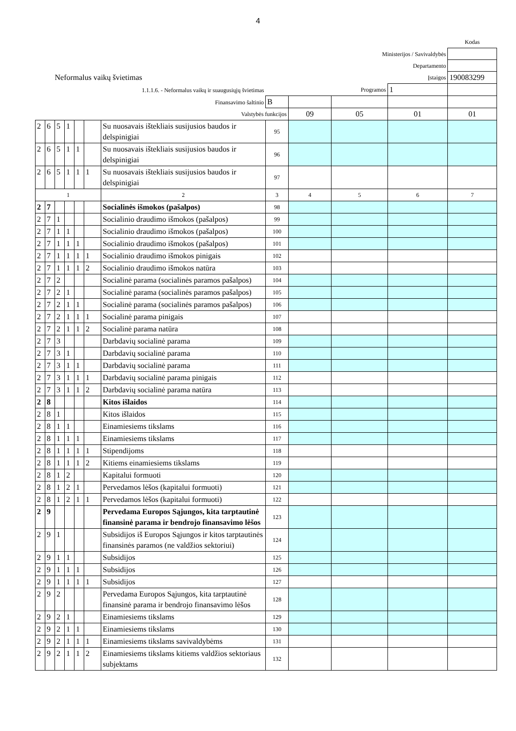4
| | | | | | | | | | | | Kodas |
| Ministerijos / Savivaldybės | | | | | | | | | | | |
| Departamento | | | | | | | | | | | |
| Neformalus vaikų švietimas | | | | | | | Įstaigos | | | | 190083299 |
| 1.1.1.6. - Neformalus vaikų ir suaugusiųjų švietimas | | | | | | | Programos | | | 1 | |
| Finansavimo šaltinio | | | | | | | B | | | | |
| Valstybės funkcijos | | | | | | | | 09 | 05 | 01 | 01 |
| 2 | 6 | 5 | 1 | | | Su nuosavais ištekliais susijusios baudos ir delspinigiai | 95 | | | | |
| 2 | 6 | 5 | 1 | 1 | | Su nuosavais ištekliais susijusios baudos ir delspinigiai | 96 | | | | |
| 2 | 6 | 5 | 1 | 1 | 1 | Su nuosavais ištekliais susijusios baudos ir delspinigiai | 97 | | | | |
| 1 | | | | | | 2 | 3 | 4 | 5 | 6 | 7 |
| 2 | 7 | | | | | Socialinės išmokos (pašalpos) | 98 | | | | |
| 2 | 7 | 1 | | | | Socialinio draudimo išmokos (pašalpos) | 99 | | | | |
| 2 | 7 | 1 | 1 | | | Socialinio draudimo išmokos (pašalpos) | 100 | | | | |
| 2 | 7 | 1 | 1 | 1 | | Socialinio draudimo išmokos (pašalpos) | 101 | | | | |
| 2 | 7 | 1 | 1 | 1 | 1 | Socialinio draudimo išmokos pinigais | 102 | | | | |
| 2 | 7 | 1 | 1 | 1 | 2 | Socialinio draudimo išmokos natūra | 103 | | | | |
| 2 | 7 | 2 | | | | Socialinė parama (socialinės paramos pašalpos) | 104 | | | | |
| 2 | 7 | 2 | 1 | | | Socialinė parama (socialinės paramos pašalpos) | 105 | | | | |
| 2 | 7 | 2 | 1 | 1 | | Socialinė parama (socialinės paramos pašalpos) | 106 | | | | |
| 2 | 7 | 2 | 1 | 1 | 1 | Socialinė parama pinigais | 107 | | | | |
| 2 | 7 | 2 | 1 | 1 | 2 | Socialinė parama natūra | 108 | | | | |
| 2 | 7 | 3 | | | | Darbdavių socialinė parama | 109 | | | | |
| 2 | 7 | 3 | 1 | | | Darbdavių socialinė parama | 110 | | | | |
| 2 | 7 | 3 | 1 | 1 | | Darbdavių socialinė parama | 111 | | | | |
| 2 | 7 | 3 | 1 | 1 | 1 | Darbdavių socialinė parama pinigais | 112 | | | | |
| 2 | 7 | 3 | 1 | 1 | 2 | Darbdavių socialinė parama natūra | 113 | | | | |
| 2 | 8 | | | | | Kitos išlaidos | 114 | | | | |
| 2 | 8 | 1 | | | | Kitos išlaidos | 115 | | | | |
| 2 | 8 | 1 | 1 | | | Einamiesiems tikslams | 116 | | | | |
| 2 | 8 | 1 | 1 | 1 | | Einamiesiems tikslams | 117 | | | | |
| 2 | 8 | 1 | 1 | 1 | 1 | Stipendijoms | 118 | | | | |
| 2 | 8 | 1 | 1 | 1 | 2 | Kitiems einamiesiems tikslams | 119 | | | | |
| 2 | 8 | 1 | 2 | | | Kapitalui formuoti | 120 | | | | |
| 2 | 8 | 1 | 2 | 1 | | Pervedamos lėšos (kapitalui formuoti) | 121 | | | | |
| 2 | 8 | 1 | 2 | 1 | 1 | Pervedamos lėšos (kapitalui formuoti) | 122 | | | | |
| 2 | 9 | | | | | Pervedama Europos Sąjungos, kita tarptautinė finansinė parama ir bendrojo finansavimo lėšos | 123 | | | | |
| 2 | 9 | 1 | | | | Subsidijos iš Europos Sąjungos ir kitos tarptautinės finansinės paramos (ne valdžios sektoriui) | 124 | | | | |
| 2 | 9 | 1 | 1 | | | Subsidijos | 125 | | | | |
| 2 | 9 | 1 | 1 | 1 | | Subsidijos | 126 | | | | |
| 2 | 9 | 1 | 1 | 1 | 1 | Subsidijos | 127 | | | | |
| 2 | 9 | 2 | | | | Pervedama Europos Sąjungos, kita tarptautinė finansinė parama ir bendrojo finansavimo lėšos | 128 | | | | |
| 2 | 9 | 2 | 1 | | | Einamiesiems tikslams | 129 | | | | |
| 2 | 9 | 2 | 1 | 1 | | Einamiesiems tikslams | 130 | | | | |
| 2 | 9 | 2 | 1 | 1 | 1 | Einamiesiems tikslams savivaldybėms | 131 | | | | |
| 2 | 9 | 2 | 1 | 1 | 2 | Einamiesiems tikslams kitiems valdžios sektoriaus subjektams | 132 | | | | |